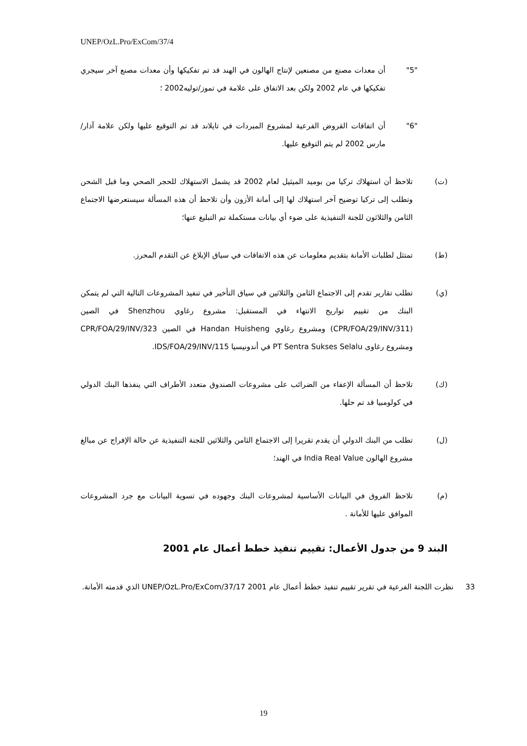UNEP/OzL.Pro/ExCom/37/4
"5" أن معدات مصنع من مصنعين لإنتاج الهالون في الهند قد تم تفكيكها وأن معدات مصنع آخر سيجري تفكيكها في عام 2002 ولكن بعد الاتفاق على علامة في تموز/توليه2002 ؛
"6" أن اتفاقات القروض الفرعية لمشروع المبردات في تايلاند قد تم التوقيع عليها ولكن علامة آذار/مارس 2002 لم يتم التوقيع عليها.
(ت) تلاحظ أن استهلاك تركيا من بوميد الميثيل لعام 2002 قد يشمل الاستهلاك للحجر الصحي وما قبل الشحن وتطلب إلى تركيا توضيح آخر استهلاك لها إلى أمانة الأزون وأن تلاحظ أن هذه المسألة سيستعرضها الاجتماع الثامن والثلاثون للجنة التنفيذية على ضوء أي بيانات مستكملة تم التبليغ عنها؛
(ط) تمتثل لطلبات الأمانة بتقديم معلومات عن هذه الاتفاقات في سياق الإبلاغ عن التقدم المحرز.
(ي) تطلب تقارير تقدم إلى الاجتماع الثامن والثلاثين في سياق التأخير في تنفيذ المشروعات التالية التي لم يتمكن البنك من تقييم تواريخ الانتهاء في المستقبل: مشروع رغاوي Shenzhou في الصين (CPR/FOA/29/INV/311) ومشروع رغاوي Handan Huisheng في الصين CPR/FOA/29/INV/323 ومشروع رغاوى PT Sentra Sukses Selalu في أندونيسيا IDS/FOA/29/INV/115.
(ك) تلاحظ أن المسألة الإعفاء من الضرائب على مشروعات الصندوق متعدد الأطراف التي ينفذها البنك الدولي في كولومبيا قد تم حلها.
(ل) تطلب من البنك الدولي أن يقدم تقريرا إلى الاجتماع الثامن والثلاثين للجنة التنفيذية عن حالة الإفراج عن مبالغ مشروع الهالون India Real Value في الهند؛
(م) تلاحظ الفروق في البيانات الأساسية لمشروعات البنك وجهوده في تسوية البيانات مع جرد المشروعات الموافق عليها للأمانة .
البند 9 من جدول الأعمال: تقييم تنفيذ خطط أعمال عام 2001
33 نظرت اللجنة الفرعية في تقرير تقييم تنفيذ خطط أعمال عام 2001 UNEP/OzL.Pro/ExCom/37/17 الذي قدمته الأمانة.
19